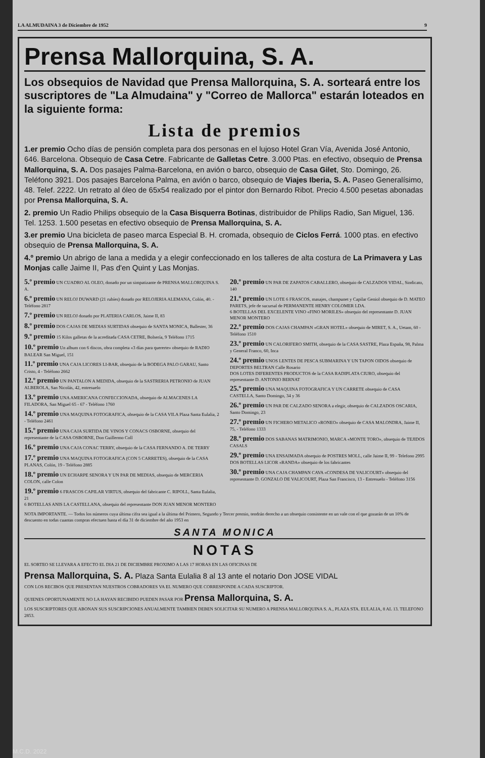LA ALMUDAINA 3 de Diciembre de 1952 9
Prensa Mallorquina, S. A.
Los obsequios de Navidad que Prensa Mallorquina, S. A. sorteará entre los suscriptores de "La Almudaina" y "Correo de Mallorca" estarán loteados en la siguiente forma:
Lista de premios
1.er premio Ocho días de pensión completa para dos personas en el lujoso Hotel Gran Vía, Avenida José Antonio, 646. Barcelona. Obsequio de Casa Cetre. Fabricante de Galletas Cetre. 3.000 Ptas. en efectivo, obsequio de Prensa Mallorquina, S. A. Dos pasajes Palma-Barcelona, en avión o barco, obsequio de Casa Gilet, Sto. Domingo, 26. Teléfono 3921. Dos pasajes Barcelona Palma, en avión o barco, obsequio de Viajes Iberia, S. A. Paseo Generalísimo, 48. Telef. 2222. Un retrato al óleo de 65x54 realizado por el pintor don Bernardo Ribot. Precio 4.500 pesetas abonadas por Prensa Mallorquina, S. A.
2. premio Un Radio Philips obsequio de la Casa Bisquerra Botinas, distribuidor de Philips Radio, San Miguel, 136. Tel. 1253. 1.500 pesetas en efectivo obsequio de Prensa Mallorquina, S. A.
3.er premio Una bicicleta de paseo marca Especial B. H. cromada, obsequio de Ciclos Ferrá. 1000 ptas. en efectivo obsequio de Prensa Mallorquina, S. A.
4.º premio Un abrigo de lana a medida y a elegir confeccionado en los talleres de alta costura de La Primavera y Las Monjas calle Jaime II, Pas d'en Quint y Las Monjas.
5.º premio UN CUADRO AL OLEO, donado por un simpatizante de PRENSA MALLORQUINA S. A.
6.º premio UN RELOJ DUWARD (21 rubíes) donado por RELOJERIA ALEMANA, Colón, 40. - Teléfono 2817
7.º premio UN RELOJ donado por PLATERIA CARLOS, Jaime II, 83
8.º premio DOS CAJAS DE MEDIAS SURTIDAS obsequio de SANTA MONICA, Ballester, 36
9.º premio 15 Kilos galletas de la acreditada CASA CETRE, Bolsería, 9 Teléfono 1715
10.º premio Un album con 6 discos, obra completa «3 días para quererte» obsequio de RADIO BALEAR San Miguel, 151
11.º premio UNA CAJA LICORES LI-BAR, obsequio de la BODEGA PALO GARAU, Santo Cristo, 4 - Teléfono 2662
12.º premio UN PANTALON A MEDIDA, obsequio de la SASTRERIA PETRONIO de JUAN ALBEROLA, San Nicolás, 42, entresuelo
13.º premio UNA AMERICANA CONFECCIONADA, obsequio de ALMACENES LA FILADORA, San Miguel 65 - 67 - Teléfono 1760
14.º premio UNA MAQUINA FOTOGRAFICA, obsequio de la CASA VILA Plaza Santa Eulalia, 2 - Teléfono 2461
15.º premio UNA CAJA SURTIDA DE VINOS Y CONACS OSBORNE, obsequio del representante de la CASA OSBORNE, Don Guillermo Coll
16.º premio UNA CAJA CONAC TERRY, obsequio de la CASA FERNANDO A. DE TERRY
17.º premio UNA MAQUINA FOTOGRAFICA (CON 5 CARRETES), obsequio de la CASA PLANAS, Colón, 19 - Teléfono 2885
18.º premio UN ECHARPE SENORA Y UN PAR DE MEDIAS, obsequio de MERCERIA COLON, calle Colon
19.º premio 6 FRASCOS CAPILAR VIRTUS, obsequio del fabricante C. RIPOLL, Santa Eulalia, 21
6 BOTELLAS ANIS LA CASTELLANA, obsequio del representante DON JUAN MENOR MONTERO
20.º premio UN PAR DE ZAPATOS CABALLERO, obsequio de CALZADOS VIDAL, Sindicato, 140
21.º premio UN LOTE 6 FRASCOS, masajes, champunet y Capilar Geniol obsequio de D. MATEO PARETS, jefe de sucursal de PERMANENTE HENRY COLOMER LDA.
6 BOTELLAS DEL EXCELENTE VINO «FINO MORILES» obsequio del representante D. JUAN MENOR MONTERO
22.º premio DOS CAJAS CHAMPAN «GRAN HOTEL» obsequio de MIRET, S. A., Uetam, 60 - Teléfono 1510
23.º premio UN CALORIFERO SMITH, obsequio de la CASA SASTRE, Plaza España, 98, Palma y General Franco, 60, Inca
24.º premio UNOS LENTES DE PESCA SUBMARINA Y UN TAPON OIDOS obsequio de DEPORTES BELTRAN Calle Rosario
DOS LOTES DIFERENTES PRODUCTOS de la CASA RADIPLATA CIURO, obsequio del representante D. ANTONIO BERNAT
25.º premio UNA MAQUINA FOTOGRAFICA Y UN CARRETE obsequio de CASA CASTELLA, Santo Domingo, 34 y 36
26.º premio UN PAR DE CALZADO SENORA a elegir, obsequio de CALZADOS OSCARIA, Santo Domingo, 23
27.º premio UN FICHERO METALICO «RONEO» obsequio de CASA MALONDRA, Jaime II, 75, - Teléfono 1333
28.º premio DOS SABANAS MATRIMONIO, MARCA «MONTE TORO», obsequio de TEJIDOS CASALS
29.º premio UNA ENSAIMADA obsequio de POSTRES MOLL, calle Jaime II, 99 - Telefono 2995
DOS BOTELLAS LICOR «RANDA» obsequio de los fabricantes
30.º premio UNA CAJA CHAMPAN CAVA «CONDESA DE VALICOURT» obsequio del representante D. GONZALO DE VALICOURT, Plaza San Francisco, 13 - Entresuelo - Teléfono 3156
NOTA IMPORTANTE. — Todos los números cuya última cifra sea igual a la última del Primero, Segundo y Tercer premio, tendrán derecho a un obsequio consistente en un vale con el que gozarán de un 10% de descuento en todas cuantas compras efectuen hasta el día 31 de diciembre del año 1953 en
SANTA MONICA
NOTAS
EL SORTEO SE LLEVARA A EFECTO EL DIA 21 DE DICIEMBRE PROXIMO A LAS 17 HORAS EN LAS OFICINAS DE
Prensa Mallorquina, S. A. Plaza Santa Eulalia 8 al 13 ante el notario Don JOSE VIDAL
CON LOS RECIBOS QUE PRESENTAN NUESTROS COBRADORES VA EL NUMERO QUE CORRESPONDE A CADA SUSCRIPTOR.
QUIENES OPORTUNAMENTE NO LA HAYAN RECIBIDO PUEDEN PASAR POR Prensa Mallorquina, S. A.
LOS SUSCRIPTORES QUE ABONAN SUS SUSCRIPCIONES ANUALMENTE TAMBIEN DEBEN SOLICITAR SU NUMERO A PRENSA MALLORQUINA S. A., PLAZA STA. EULALIA, 8 AL 13. TELEFONO 2853.
M.C.D. 2022